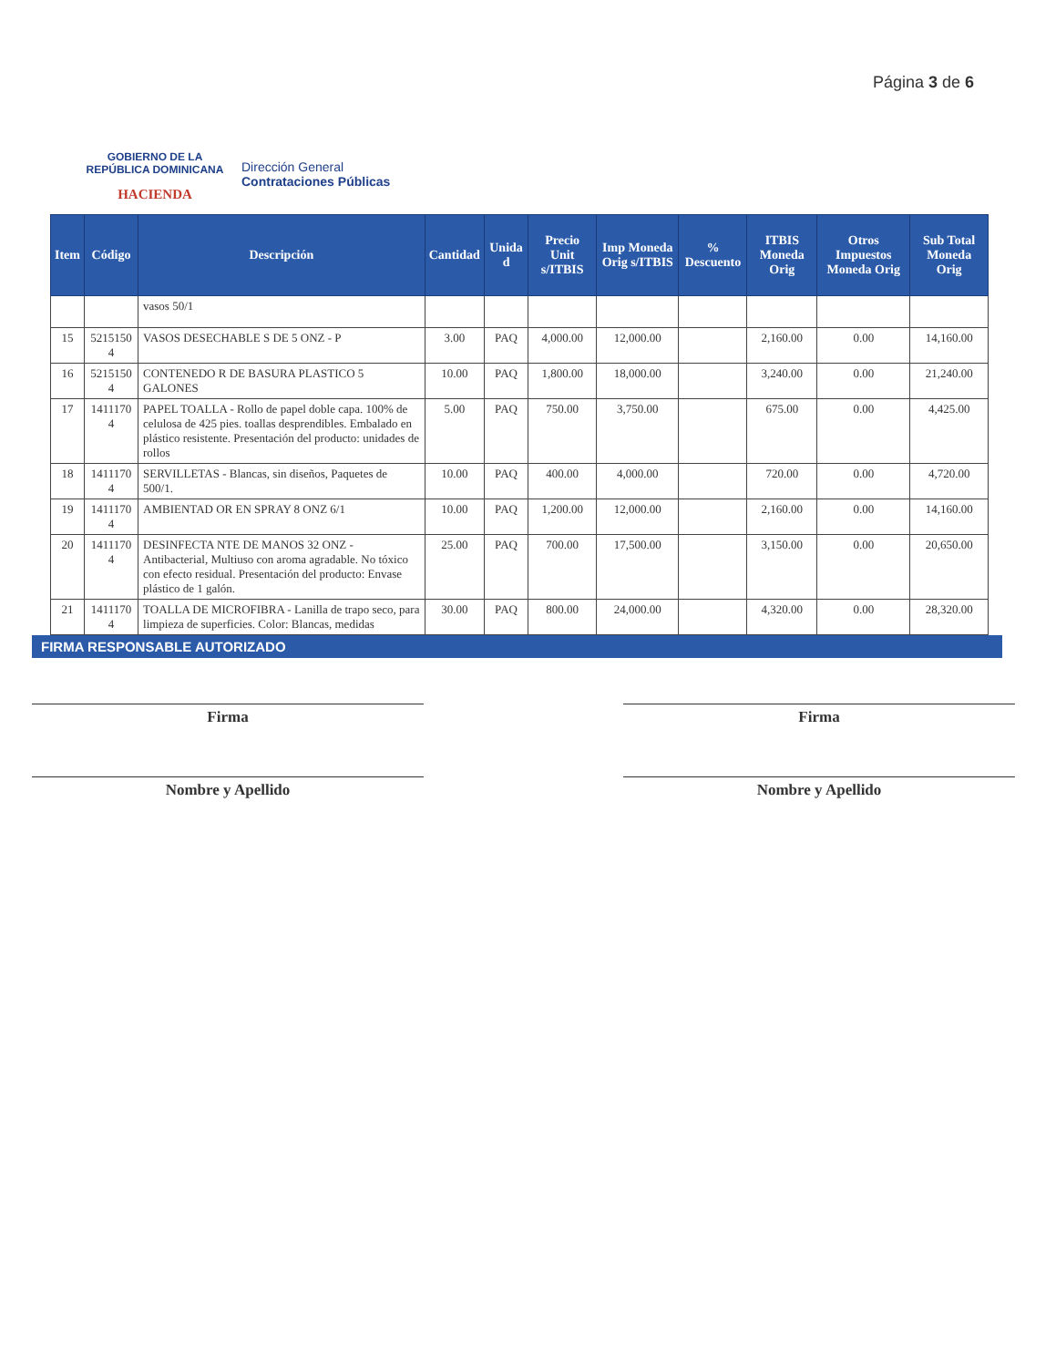Página 3 de 6
GOBIERNO DE LA
REPÚBLICA DOMINICANA
HACIENDA
Dirección General
Contrataciones Públicas
| Item | Código | Descripción | Cantidad | Unida d | Precio Unit s/ITBIS | Imp Moneda Orig s/ITBIS | % Descuento | ITBIS Moneda Orig | Otros Impuestos Moneda Orig | Sub Total Moneda Orig |
| --- | --- | --- | --- | --- | --- | --- | --- | --- | --- | --- |
| | | vasos 50/1 | | | | | | | | |
| 15 | 5215150 4 | VASOS DESECHABLE S DE 5 ONZ - P | 3.00 | PAQ | 4,000.00 | 12,000.00 | | 2,160.00 | 0.00 | 14,160.00 |
| 16 | 5215150 4 | CONTENEDO R DE BASURA PLASTICO 5 GALONES | 10.00 | PAQ | 1,800.00 | 18,000.00 | | 3,240.00 | 0.00 | 21,240.00 |
| 17 | 1411170 4 | PAPEL TOALLA - Rollo de papel doble capa. 100% de celulosa de 425 pies. toallas desprendibles. Embalado en plástico resistente. Presentación del producto: unidades de rollos | 5.00 | PAQ | 750.00 | 3,750.00 | | 675.00 | 0.00 | 4,425.00 |
| 18 | 1411170 4 | SERVILLETAS - Blancas, sin diseños, Paquetes de 500/1. | 10.00 | PAQ | 400.00 | 4,000.00 | | 720.00 | 0.00 | 4,720.00 |
| 19 | 1411170 4 | AMBIENTAD OR EN SPRAY 8 ONZ 6/1 | 10.00 | PAQ | 1,200.00 | 12,000.00 | | 2,160.00 | 0.00 | 14,160.00 |
| 20 | 1411170 4 | DESINFECTA NTE DE MANOS 32 ONZ - Antibacterial, Multiuso con aroma agradable. No tóxico con efecto residual. Presentación del producto: Envase plástico de 1 galón. | 25.00 | PAQ | 700.00 | 17,500.00 | | 3,150.00 | 0.00 | 20,650.00 |
| 21 | 1411170 4 | TOALLA DE MICROFIBRA - Lanilla de trapo seco, para limpieza de superficies. Color: Blancas, medidas | 30.00 | PAQ | 800.00 | 24,000.00 | | 4,320.00 | 0.00 | 28,320.00 |
FIRMA RESPONSABLE AUTORIZADO
Firma
Nombre y Apellido
Firma
Nombre y Apellido